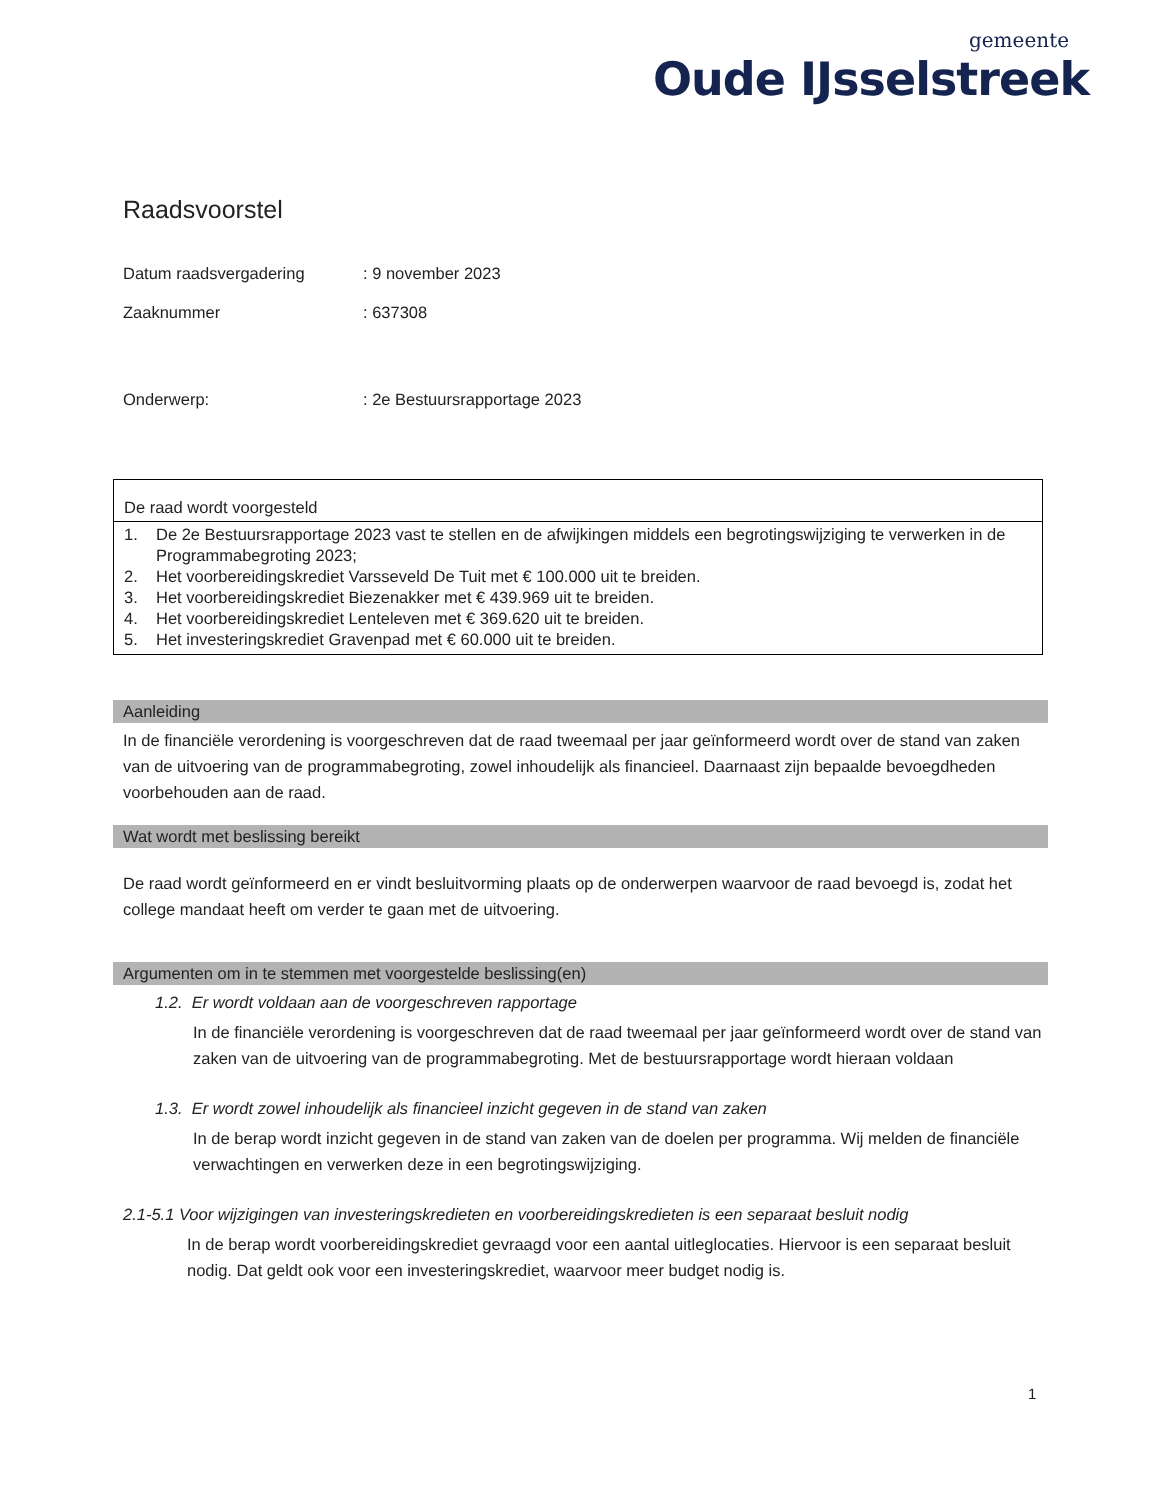gemeente
Oude IJsselstreek
Raadsvoorstel
Datum raadsvergadering : 9 november 2023
Zaaknummer : 637308
Onderwerp: : 2e Bestuursrapportage 2023
De raad wordt voorgesteld
1. De 2e Bestuursrapportage 2023 vast te stellen en de afwijkingen middels een begrotingswijziging te verwerken in de Programmabegroting 2023;
2. Het voorbereidingskrediet Varsseveld De Tuit met € 100.000 uit te breiden.
3. Het voorbereidingskrediet Biezenakker met € 439.969 uit te breiden.
4. Het voorbereidingskrediet Lenteleven met € 369.620 uit te breiden.
5. Het investeringskrediet Gravenpad met € 60.000 uit te breiden.
Aanleiding
In de financiële verordening is voorgeschreven dat de raad tweemaal per jaar geïnformeerd wordt over de stand van zaken van de uitvoering van de programmabegroting, zowel inhoudelijk als financieel. Daarnaast zijn bepaalde bevoegdheden voorbehouden aan de raad.
Wat wordt met beslissing bereikt
De raad wordt geïnformeerd en er vindt besluitvorming plaats op de onderwerpen waarvoor de raad bevoegd is, zodat het college mandaat heeft om verder te gaan met de uitvoering.
Argumenten om in te stemmen met voorgestelde beslissing(en)
1.2. Er wordt voldaan aan de voorgeschreven rapportage
In de financiële verordening is voorgeschreven dat de raad tweemaal per jaar geïnformeerd wordt over de stand van zaken van de uitvoering van de programmabegroting. Met de bestuursrapportage wordt hieraan voldaan
1.3. Er wordt zowel inhoudelijk als financieel inzicht gegeven in de stand van zaken
In de berap wordt inzicht gegeven in de stand van zaken van de doelen per programma. Wij melden de financiële verwachtingen en verwerken deze in een begrotingswijziging.
2.1-5.1 Voor wijzigingen van investeringskredieten en voorbereidingskredieten is een separaat besluit nodig
In de berap wordt voorbereidingskrediet gevraagd voor een aantal uitleglocaties. Hiervoor is een separaat besluit nodig. Dat geldt ook voor een investeringskrediet, waarvoor meer budget nodig is.
1